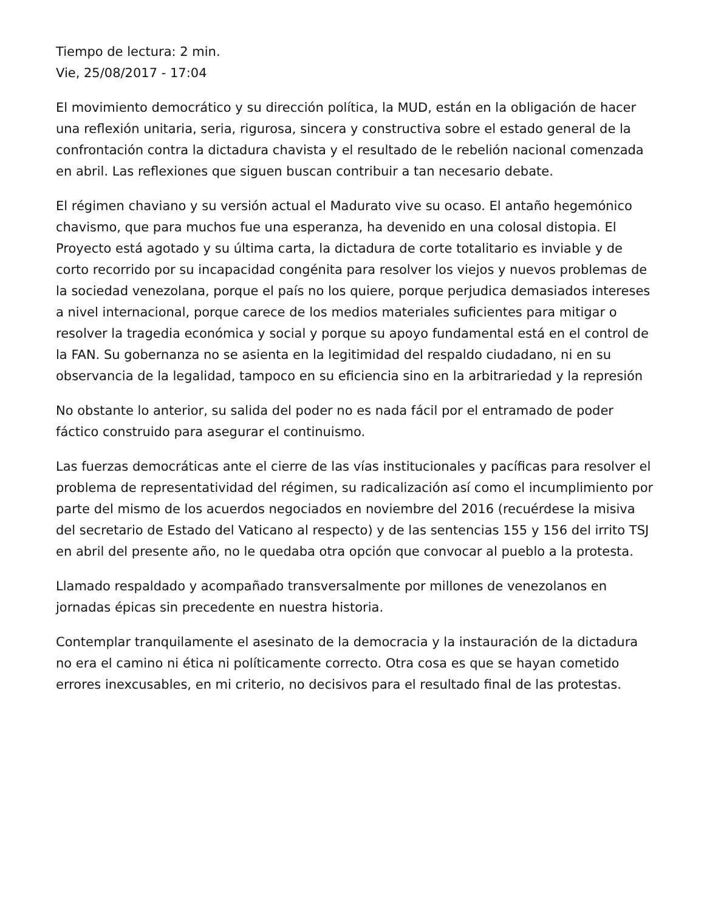Tiempo de lectura: 2 min.
Vie, 25/08/2017 - 17:04
El movimiento democrático y su dirección política, la MUD, están en la obligación de hacer una reflexión unitaria, seria, rigurosa, sincera y constructiva sobre el estado general de la confrontación contra la dictadura chavista y el resultado de le rebelión nacional comenzada en abril. Las reflexiones que siguen buscan contribuir a tan necesario debate.
El régimen chaviano y su versión actual el Madurato vive su ocaso. El antaño hegemónico chavismo, que para muchos fue una esperanza, ha devenido en una colosal distopia. El Proyecto está agotado y su última carta, la dictadura de corte totalitario es inviable y de corto recorrido por su incapacidad congénita para resolver los viejos y nuevos problemas de la sociedad venezolana, porque el país no los quiere, porque perjudica demasiados intereses a nivel internacional, porque carece de los medios materiales suficientes para mitigar o resolver la tragedia económica y social y porque su apoyo fundamental está en el control de la FAN. Su gobernanza no se asienta en la legitimidad del respaldo ciudadano, ni en su observancia de la legalidad, tampoco en su eficiencia sino en la arbitrariedad y la represión
No obstante lo anterior, su salida del poder no es nada fácil por el entramado de poder fáctico construido para asegurar el continuismo.
Las fuerzas democráticas ante el cierre de las vías institucionales y pacíficas para resolver el problema de representatividad del régimen, su radicalización así como el incumplimiento por parte del mismo de los acuerdos negociados en noviembre del 2016 (recuérdese la misiva del secretario de Estado del Vaticano al respecto) y de las sentencias 155 y 156 del irrito TSJ en abril del presente año, no le quedaba otra opción que convocar al pueblo a la protesta.
Llamado respaldado y acompañado transversalmente por millones de venezolanos en jornadas épicas sin precedente en nuestra historia.
Contemplar tranquilamente el asesinato de la democracia y la instauración de la dictadura no era el camino ni ética ni políticamente correcto. Otra cosa es que se hayan cometido errores inexcusables, en mi criterio, no decisivos para el resultado final de las protestas.